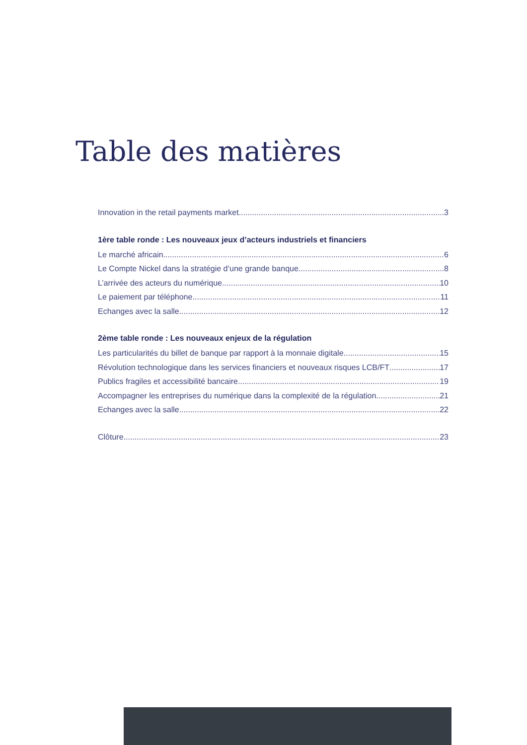Table des matières
Innovation in the retail payments market 3
1ère table ronde : Les nouveaux jeux d’acteurs industriels et financiers
Le marché africain 6
Le Compte Nickel dans la stratégie d’une grande banque 8
L’arrivée des acteurs du numérique 10
Le paiement par téléphone 11
Echanges avec la salle 12
2ème table ronde : Les nouveaux enjeux de la régulation
Les particularités du billet de banque par rapport à la monnaie digitale 15
Révolution technologique dans les services financiers et nouveaux risques LCB/FT 17
Publics fragiles et accessibilité bancaire 19
Accompagner les entreprises du numérique dans la complexité de la régulation 21
Echanges avec la salle 22
Clôture 23